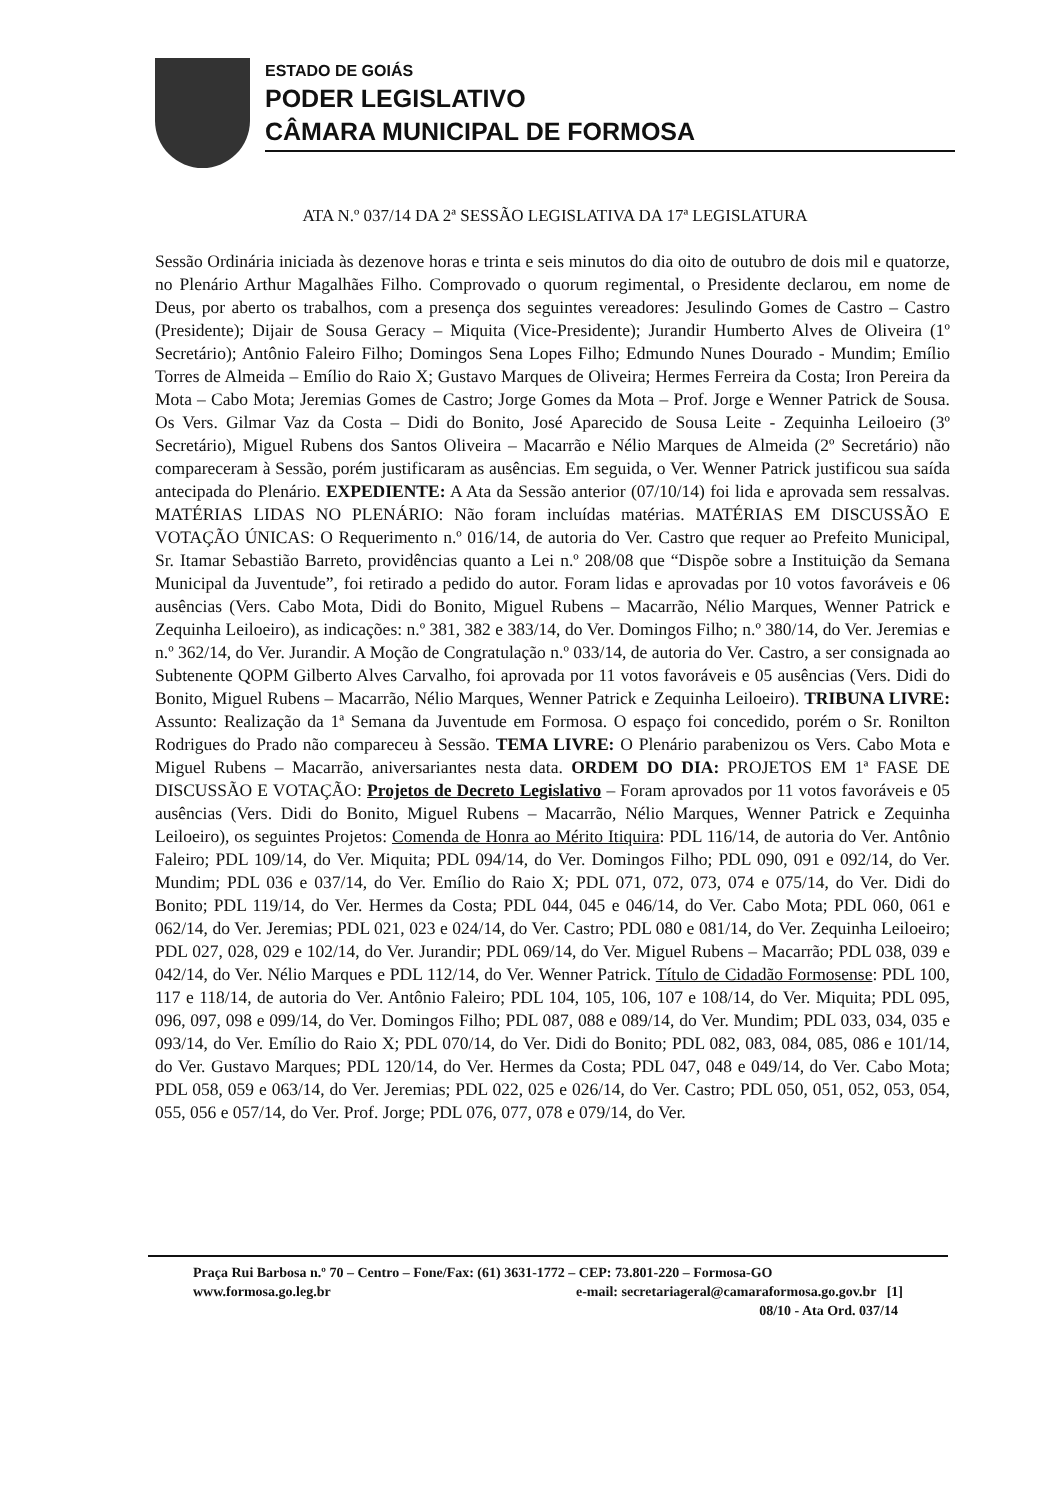ESTADO DE GOIÁS
PODER LEGISLATIVO
CÂMARA MUNICIPAL DE FORMOSA
ATA N.º 037/14 DA 2ª SESSÃO LEGISLATIVA DA 17ª LEGISLATURA
Sessão Ordinária iniciada às dezenove horas e trinta e seis minutos do dia oito de outubro de dois mil e quatorze, no Plenário Arthur Magalhães Filho. Comprovado o quorum regimental, o Presidente declarou, em nome de Deus, por aberto os trabalhos, com a presença dos seguintes vereadores: Jesulindo Gomes de Castro – Castro (Presidente); Dijair de Sousa Geracy – Miquita (Vice-Presidente); Jurandir Humberto Alves de Oliveira (1º Secretário); Antônio Faleiro Filho; Domingos Sena Lopes Filho; Edmundo Nunes Dourado - Mundim; Emílio Torres de Almeida – Emílio do Raio X; Gustavo Marques de Oliveira; Hermes Ferreira da Costa; Iron Pereira da Mota – Cabo Mota; Jeremias Gomes de Castro; Jorge Gomes da Mota – Prof. Jorge e Wenner Patrick de Sousa. Os Vers. Gilmar Vaz da Costa – Didi do Bonito, José Aparecido de Sousa Leite - Zequinha Leiloeiro (3º Secretário), Miguel Rubens dos Santos Oliveira – Macarrão e Nélio Marques de Almeida (2º Secretário) não compareceram à Sessão, porém justificaram as ausências. Em seguida, o Ver. Wenner Patrick justificou sua saída antecipada do Plenário. EXPEDIENTE: A Ata da Sessão anterior (07/10/14) foi lida e aprovada sem ressalvas. MATÉRIAS LIDAS NO PLENÁRIO: Não foram incluídas matérias. MATÉRIAS EM DISCUSSÃO E VOTAÇÃO ÚNICAS: O Requerimento n.º 016/14, de autoria do Ver. Castro que requer ao Prefeito Municipal, Sr. Itamar Sebastião Barreto, providências quanto a Lei n.º 208/08 que “Dispõe sobre a Instituição da Semana Municipal da Juventude”, foi retirado a pedido do autor. Foram lidas e aprovadas por 10 votos favoráveis e 06 ausências (Vers. Cabo Mota, Didi do Bonito, Miguel Rubens – Macarrão, Nélio Marques, Wenner Patrick e Zequinha Leiloeiro), as indicações: n.º 381, 382 e 383/14, do Ver. Domingos Filho; n.º 380/14, do Ver. Jeremias e n.º 362/14, do Ver. Jurandir. A Moção de Congratulação n.º 033/14, de autoria do Ver. Castro, a ser consignada ao Subtenente QOPM Gilberto Alves Carvalho, foi aprovada por 11 votos favoráveis e 05 ausências (Vers. Didi do Bonito, Miguel Rubens – Macarrão, Nélio Marques, Wenner Patrick e Zequinha Leiloeiro). TRIBUNA LIVRE: Assunto: Realização da 1ª Semana da Juventude em Formosa. O espaço foi concedido, porém o Sr. Ronilton Rodrigues do Prado não compareceu à Sessão. TEMA LIVRE: O Plenário parabenizou os Vers. Cabo Mota e Miguel Rubens – Macarrão, aniversariantes nesta data. ORDEM DO DIA: PROJETOS EM 1ª FASE DE DISCUSSÃO E VOTAÇÃO: Projetos de Decreto Legislativo – Foram aprovados por 11 votos favoráveis e 05 ausências (Vers. Didi do Bonito, Miguel Rubens – Macarrão, Nélio Marques, Wenner Patrick e Zequinha Leiloeiro), os seguintes Projetos: Comenda de Honra ao Mérito Itiquira: PDL 116/14, de autoria do Ver. Antônio Faleiro; PDL 109/14, do Ver. Miquita; PDL 094/14, do Ver. Domingos Filho; PDL 090, 091 e 092/14, do Ver. Mundim; PDL 036 e 037/14, do Ver. Emílio do Raio X; PDL 071, 072, 073, 074 e 075/14, do Ver. Didi do Bonito; PDL 119/14, do Ver. Hermes da Costa; PDL 044, 045 e 046/14, do Ver. Cabo Mota; PDL 060, 061 e 062/14, do Ver. Jeremias; PDL 021, 023 e 024/14, do Ver. Castro; PDL 080 e 081/14, do Ver. Zequinha Leiloeiro; PDL 027, 028, 029 e 102/14, do Ver. Jurandir; PDL 069/14, do Ver. Miguel Rubens – Macarrão; PDL 038, 039 e 042/14, do Ver. Nélio Marques e PDL 112/14, do Ver. Wenner Patrick. Título de Cidadão Formosense: PDL 100, 117 e 118/14, de autoria do Ver. Antônio Faleiro; PDL 104, 105, 106, 107 e 108/14, do Ver. Miquita; PDL 095, 096, 097, 098 e 099/14, do Ver. Domingos Filho; PDL 087, 088 e 089/14, do Ver. Mundim; PDL 033, 034, 035 e 093/14, do Ver. Emílio do Raio X; PDL 070/14, do Ver. Didi do Bonito; PDL 082, 083, 084, 085, 086 e 101/14, do Ver. Gustavo Marques; PDL 120/14, do Ver. Hermes da Costa; PDL 047, 048 e 049/14, do Ver. Cabo Mota; PDL 058, 059 e 063/14, do Ver. Jeremias; PDL 022, 025 e 026/14, do Ver. Castro; PDL 050, 051, 052, 053, 054, 055, 056 e 057/14, do Ver. Prof. Jorge; PDL 076, 077, 078 e 079/14, do Ver.
Praça Rui Barbosa n.º 70 – Centro – Fone/Fax: (61) 3631-1772 – CEP: 73.801-220 – Formosa-GO
www.formosa.go.leg.br e-mail: secretariageral@camaraformosa.go.gov.br [1]
08/10 - Ata Ord. 037/14